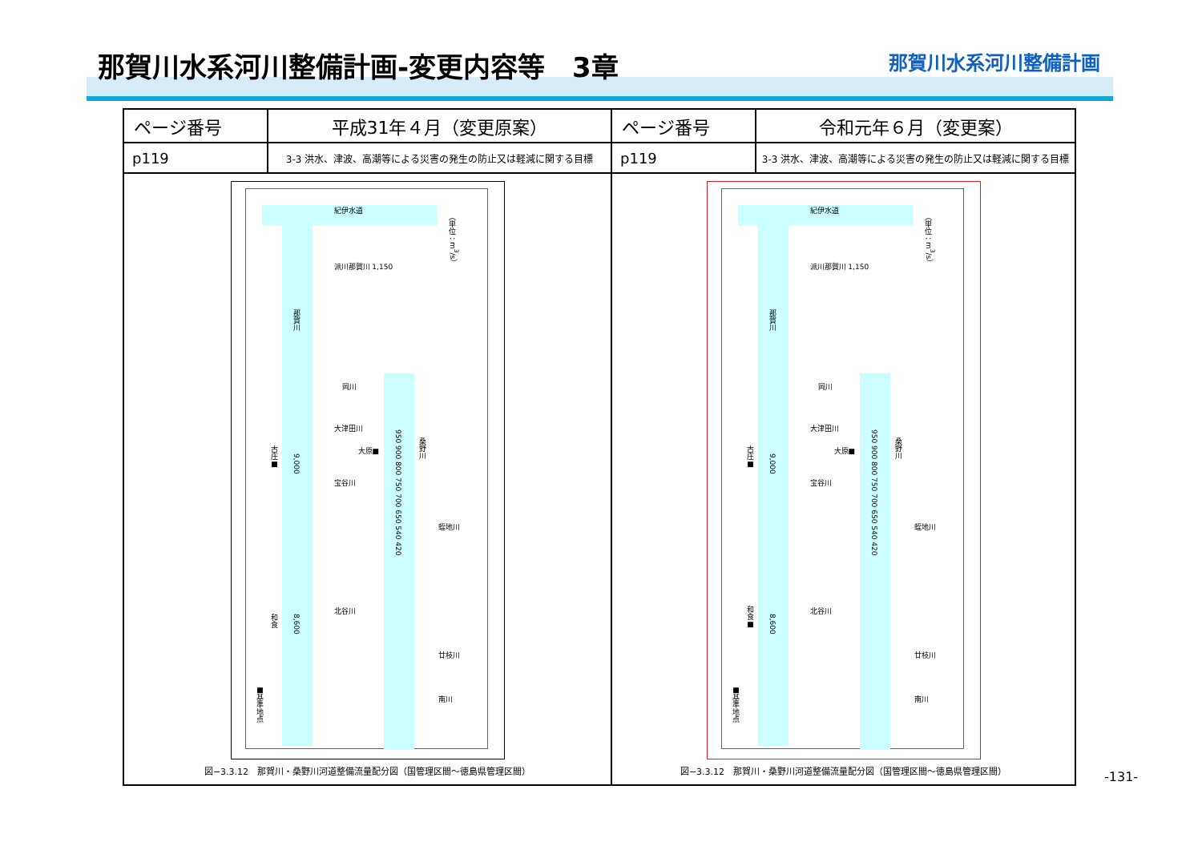那賀川水系河川整備計画-変更内容等　3章
那賀川水系河川整備計画
| ページ番号 | 平成31年４月（変更原案） | ページ番号 | 令和元年６月（変更案） |
| --- | --- | --- | --- |
| p119 | 3-3 洪水、津波、高潮等による災害の発生の防止又は軽減に関する目標 | p119 | 3-3 洪水、津波、高潮等による災害の発生の防止又は軽減に関する目標 |
| 那賀川 9,000 8,600 桑野川 950 900 800 750 700 650 540 420 古庄■ 和食 ■基準地点 紀伊水道 派川那賀川 1,150 岡川 大津田川 大原■ 宝谷川 蛭地川 北谷川 廿枝川 南川 （単位：m<sup>3</sup>/s） 図−3.3.12 那賀川・桑野川河道整備流量配分図（国管理区間〜徳島県管理区間） | | 那賀川 9,000 8,600 桑野川 950 900 800 750 700 650 540 420 古庄■ 和食■ ■基準地点 紀伊水道 派川那賀川 1,150 岡川 大津田川 大原■ 宝谷川 蛭地川 北谷川 廿枝川 南川 （単位：m<sup>3</sup>/s） 図−3.3.12 那賀川・桑野川河道整備流量配分図（国管理区間〜徳島県管理区間） | |
-131-